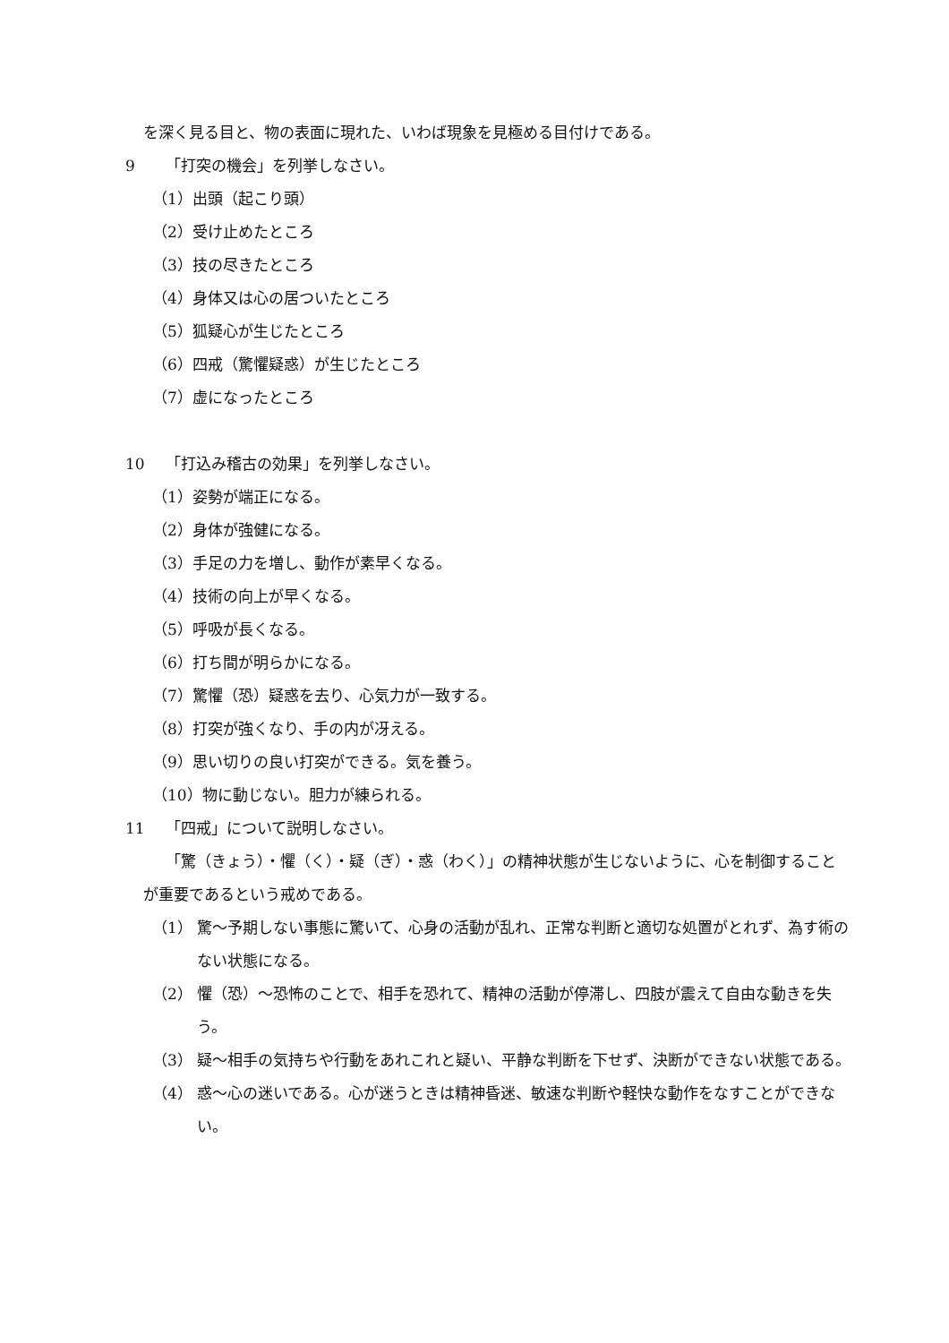を深く見る目と、物の表面に現れた、いわば現象を見極める目付けである。
9 「打突の機会」を列挙しなさい。
（1）出頭（起こり頭）
（2）受け止めたところ
（3）技の尽きたところ
（4）身体又は心の居ついたところ
（5）狐疑心が生じたところ
（6）四戒（驚懼疑惑）が生じたところ
（7）虚になったところ
10 「打込み稽古の効果」を列挙しなさい。
（1）姿勢が端正になる。
（2）身体が強健になる。
（3）手足の力を増し、動作が素早くなる。
（4）技術の向上が早くなる。
（5）呼吸が長くなる。
（6）打ち間が明らかになる。
（7）驚懼（恐）疑惑を去り、心気力が一致する。
（8）打突が強くなり、手の内が冴える。
（9）思い切りの良い打突ができる。気を養う。
（10）物に動じない。胆力が練られる。
11 「四戒」について説明しなさい。
「驚（きょう）・懼（く）・疑（ぎ）・惑（わく）」の精神状態が生じないように、心を制御することが重要であるという戒めである。
（1） 驚～予期しない事態に驚いて、心身の活動が乱れ、正常な判断と適切な処置がとれず、為す術のない状態になる。
（2） 懼（恐）～恐怖のことで、相手を恐れて、精神の活動が停滞し、四肢が震えて自由な動きを失う。
（3） 疑～相手の気持ちや行動をあれこれと疑い、平静な判断を下せず、決断ができない状態である。
（4） 惑～心の迷いである。心が迷うときは精神昏迷、敏速な判断や軽快な動作をなすことができない。